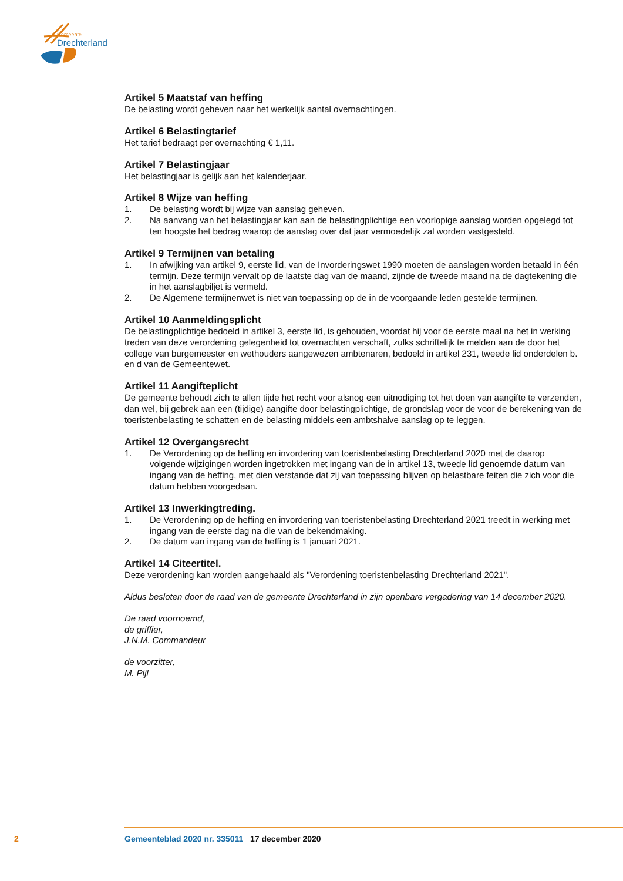Gemeente
Drechterland
Artikel 5 Maatstaf van heffing
De belasting wordt geheven naar het werkelijk aantal overnachtingen.
Artikel 6 Belastingtarief
Het tarief bedraagt per overnachting € 1,11.
Artikel 7 Belastingjaar
Het belastingjaar is gelijk aan het kalenderjaar.
Artikel 8 Wijze van heffing
1. De belasting wordt bij wijze van aanslag geheven.
2. Na aanvang van het belastingjaar kan aan de belastingplichtige een voorlopige aanslag worden opgelegd tot ten hoogste het bedrag waarop de aanslag over dat jaar vermoedelijk zal worden vastgesteld.
Artikel 9 Termijnen van betaling
1. In afwijking van artikel 9, eerste lid, van de Invorderingswet 1990 moeten de aanslagen worden betaald in één termijn. Deze termijn vervalt op de laatste dag van de maand, zijnde de tweede maand na de dagtekening die in het aanslagbiljet is vermeld.
2. De Algemene termijnenwet is niet van toepassing op de in de voorgaande leden gestelde termijnen.
Artikel 10 Aanmeldingsplicht
De belastingplichtige bedoeld in artikel 3, eerste lid, is gehouden, voordat hij voor de eerste maal na het in werking treden van deze verordening gelegenheid tot overnachten verschaft, zulks schriftelijk te melden aan de door het college van burgemeester en wethouders aangewezen ambtenaren, bedoeld in artikel 231, tweede lid onderdelen b. en d van de Gemeentewet.
Artikel 11 Aangifteplicht
De gemeente behoudt zich te allen tijde het recht voor alsnog een uitnodiging tot het doen van aangifte te verzenden, dan wel, bij gebrek aan een (tijdige) aangifte door belastingplichtige, de grondslag voor de voor de berekening van de toeristenbelasting te schatten en de belasting middels een ambtshalve aanslag op te leggen.
Artikel 12 Overgangsrecht
1. De Verordening op de heffing en invordering van toeristenbelasting Drechterland 2020 met de daarop volgende wijzigingen worden ingetrokken met ingang van de in artikel 13, tweede lid genoemde datum van ingang van de heffing, met dien verstande dat zij van toepassing blijven op belastbare feiten die zich voor die datum hebben voorgedaan.
Artikel 13 Inwerkingtreding.
1. De Verordening op de heffing en invordering van toeristenbelasting Drechterland 2021 treedt in werking met ingang van de eerste dag na die van de bekendmaking.
2. De datum van ingang van de heffing is 1 januari 2021.
Artikel 14 Citeertitel.
Deze verordening kan worden aangehaald als "Verordening toeristenbelasting Drechterland 2021".
Aldus besloten door de raad van de gemeente Drechterland in zijn openbare vergadering van 14 december 2020.
De raad voornoemd,
de griffier,
J.N.M. Commandeur
de voorzitter,
M. Pijl
2 Gemeenteblad 2020 nr. 335011 17 december 2020